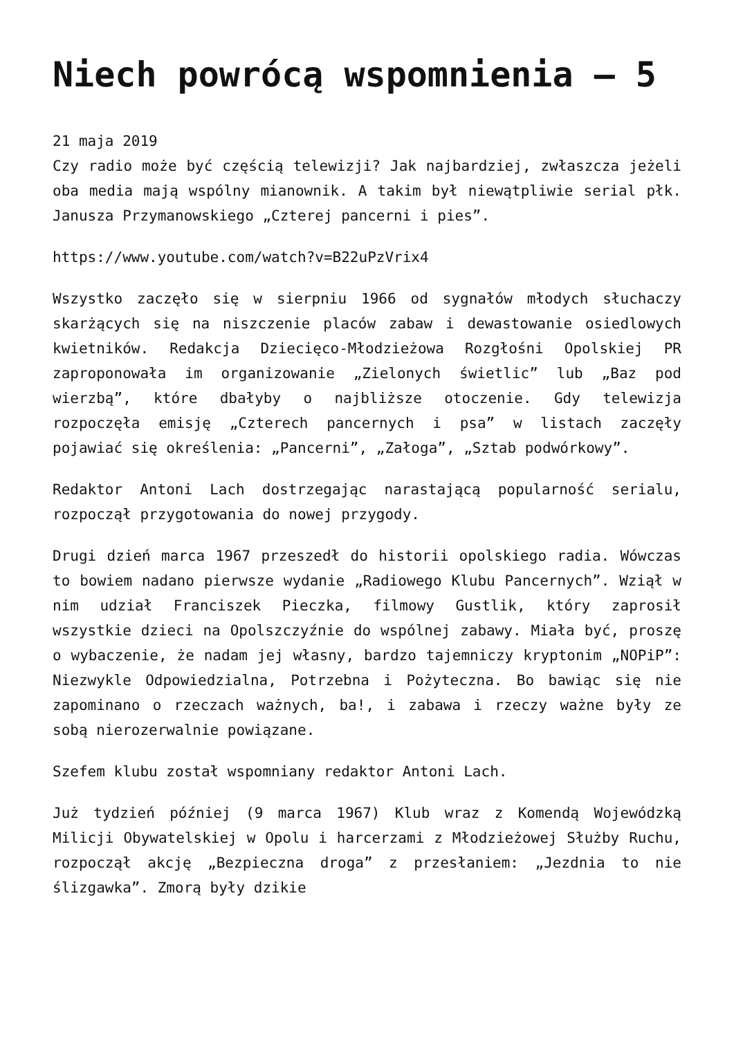Niech powrócą wspomnienia – 5
21 maja 2019
Czy radio może być częścią telewizji? Jak najbardziej, zwłaszcza jeżeli oba media mają wspólny mianownik. A takim był niewątpliwie serial płk. Janusza Przymanowskiego „Czterej pancerni i pies”.
https://www.youtube.com/watch?v=B22uPzVrix4
Wszystko zaczęło się w sierpniu 1966 od sygnałów młodych słuchaczy skarżących się na niszczenie placów zabaw i dewastowanie osiedlowych kwietników. Redakcja Dziecięco-Młodzieżowa Rozgłośni Opolskiej PR zaproponowała im organizowanie „Zielonych świetlic” lub „Baz pod wierzbą”, które dbałyby o najbliższe otoczenie. Gdy telewizja rozpoczęła emisję „Czterech pancernych i psa” w listach zaczęły pojawiać się określenia: „Pancerni”, „Załoga”, „Sztab podwórkowy”.
Redaktor Antoni Lach dostrzegając narastającą popularność serialu, rozpoczął przygotowania do nowej przygody.
Drugi dzień marca 1967 przeszedł do historii opolskiego radia. Wówczas to bowiem nadano pierwsze wydanie „Radiowego Klubu Pancernych”. Wziął w nim udział Franciszek Pieczka, filmowy Gustlik, który zaprosił wszystkie dzieci na Opolszczyźnie do wspólnej zabawy. Miała być, proszę o wybaczenie, że nadam jej własny, bardzo tajemniczy kryptonim „NOPiP”: Niezwykle Odpowiedzialna, Potrzebna i Pożyteczna. Bo bawiąc się nie zapominano o rzeczach ważnych, ba!, i zabawa i rzeczy ważne były ze sobą nierozerwalnie powiązane.
Szefem klubu został wspomniany redaktor Antoni Lach.
Już tydzień później (9 marca 1967) Klub wraz z Komendą Wojewódzką Milicji Obywatelskiej w Opolu i harcerzami z Młodzieżowej Służby Ruchu, rozpoczął akcję „Bezpieczna droga” z przesłaniem: „Jezdnia to nie ślizgawka”. Zmorą były dzikie